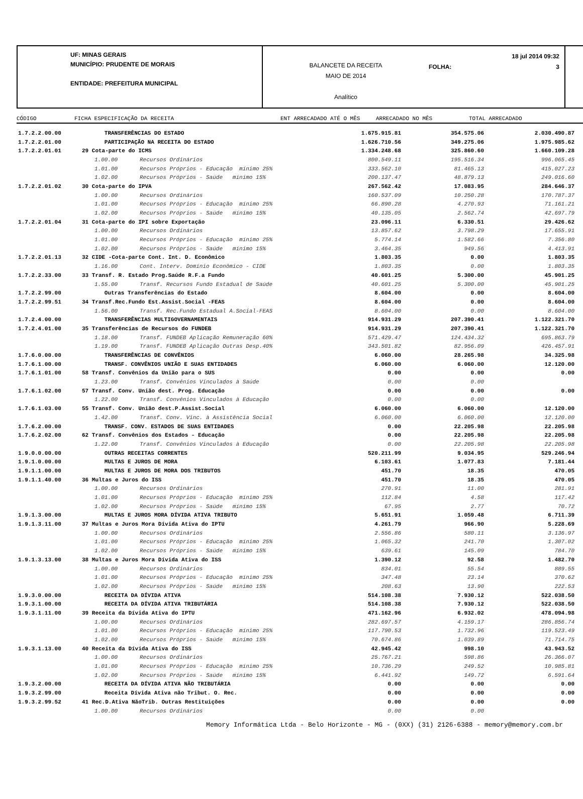UF: MINAS GERAIS
MUNICÍPIO: PRUDENTE DE MORAIS
ENTIDADE: PREFEITURA MUNICIPAL
BALANCETE DA RECEITA
MAIO DE 2014
Analítico
18 jul 2014 09:32
FOLHA: 3
CÓDIGO FICHA ESPECIFICAÇÃO DA RECEITA ENT ARRECADADO ATÉ O MÊS ARRECADADO NO MÊS TOTAL ARRECADADO
| 1.7.2.2.00.00 | | TRANSFERÊNCIAS DO ESTADO | | 1.675.915.81 | 354.575.06 | 2.030.490.87 |
| 1.7.2.2.01.00 | | PARTICIPAÇÃO NA RECEITA DO ESTADO | | 1.626.710.56 | 349.275.06 | 1.975.985.62 |
| 1.7.2.2.01.01 | 29 Cota-parte do ICMS | | | 1.334.248.68 | 325.860.60 | 1.660.109.28 |
| | | 1.00.00 | Recursos Ordinários | 800.549.11 | 195.516.34 | 996.065.45 |
| | | 1.01.00 | Recursos Próprios - Educação mínimo 25% | 333.562.10 | 81.465.13 | 415.027.23 |
| | | 1.02.00 | Recursos Próprios - Saúde mínimo 15% | 200.137.47 | 48.879.13 | 249.016.60 |
| 1.7.2.2.01.02 | 30 Cota-parte do IPVA | | | 267.562.42 | 17.083.95 | 284.646.37 |
| | | 1.00.00 | Recursos Ordinários | 160.537.09 | 10.250.28 | 170.787.37 |
| | | 1.01.00 | Recursos Próprios - Educação mínimo 25% | 66.890.28 | 4.270.93 | 71.161.21 |
| | | 1.02.00 | Recursos Próprios - Saúde mínimo 15% | 40.135.05 | 2.562.74 | 42.697.79 |
| 1.7.2.2.01.04 | 31 Cota-parte do IPI sobre Exportação | | | 23.096.11 | 6.330.51 | 29.426.62 |
| | | 1.00.00 | Recursos Ordinários | 13.857.62 | 3.798.29 | 17.655.91 |
| | | 1.01.00 | Recursos Próprios - Educação mínimo 25% | 5.774.14 | 1.582.66 | 7.356.80 |
| | | 1.02.00 | Recursos Próprios - Saúde mínimo 15% | 3.464.35 | 949.56 | 4.413.91 |
| 1.7.2.2.01.13 | 32 CIDE -Cota-parte Cont. Int. D. Econômico | | | 1.803.35 | 0.00 | 1.803.35 |
| | | 1.16.00 | Cont. Interv. Domínio Econômico - CIDE | 1.803.35 | 0.00 | 1.803.35 |
| 1.7.2.2.33.00 | 33 Transf. R. Estado Prog.Saúde R.F.a Fundo | | | 40.601.25 | 5.300.00 | 45.901.25 |
| | | 1.55.00 | Transf. Recursos Fundo Estadual de Saúde | 40.601.25 | 5.300.00 | 45.901.25 |
| 1.7.2.2.99.00 | | Outras Transferências do Estado | | 8.604.00 | 0.00 | 8.604.00 |
| 1.7.2.2.99.51 | 34 Transf.Rec.Fundo Est.Assist.Social -FEAS | | | 8.604.00 | 0.00 | 8.604.00 |
| | | 1.56.00 | Transf. Rec.Fundo Estadual A.Social-FEAS | 8.604.00 | 0.00 | 8.604.00 |
| 1.7.2.4.00.00 | | TRANSFERÊNCIAS MULTIGOVERNAMENTAIS | | 914.931.29 | 207.390.41 | 1.122.321.70 |
| 1.7.2.4.01.00 | 35 Transferências de Recursos do FUNDEB | | | 914.931.29 | 207.390.41 | 1.122.321.70 |
| | | 1.18.00 | Transf. FUNDEB Aplicação Remuneração 60% | 571.429.47 | 124.434.32 | 695.863.79 |
| | | 1.19.00 | Transf. FUNDEB Aplicação Outras Desp.40% | 343.501.82 | 82.956.09 | 426.457.91 |
| 1.7.6.0.00.00 | | TRANSFERÊNCIAS DE CONVÊNIOS | | 6.060.00 | 28.265.98 | 34.325.98 |
| 1.7.6.1.00.00 | | TRANSF. CONVÊNIOS UNIÃO E SUAS ENTIDADES | | 6.060.00 | 6.060.00 | 12.120.00 |
| 1.7.6.1.01.00 | 58 Transf. Convênios da União para o SUS | | | 0.00 | 0.00 | 0.00 |
| | | 1.23.00 | Transf. Convênios Vinculados à Saúde | 0.00 | 0.00 | |
| 1.7.6.1.02.00 | 57 Transf. Conv. União dest. Prog. Educação | | | 0.00 | 0.00 | 0.00 |
| | | 1.22.00 | Transf. Convênios Vinculados à Educação | 0.00 | 0.00 | |
| 1.7.6.1.03.00 | 55 Transf. Conv. União dest.P.Assist.Social | | | 6.060.00 | 6.060.00 | 12.120.00 |
| | | 1.42.00 | Transf. Conv. Vinc. à Assistência Social | 6.060.00 | 6.060.00 | 12.120.00 |
| 1.7.6.2.00.00 | | TRANSF. CONV. ESTADOS DE SUAS ENTIDADES | | 0.00 | 22.205.98 | 22.205.98 |
| 1.7.6.2.02.00 | 62 Transf. Convênios dos Estados - Educação | | | 0.00 | 22.205.98 | 22.205.98 |
| | | 1.22.00 | Transf. Convênios Vinculados à Educação | 0.00 | 22.205.98 | 22.205.98 |
| 1.9.0.0.00.00 | | OUTRAS RECEITAS CORRENTES | | 520.211.99 | 9.034.95 | 529.246.94 |
| 1.9.1.0.00.00 | | MULTAS E JUROS DE MORA | | 6.103.61 | 1.077.83 | 7.181.44 |
| 1.9.1.1.00.00 | | MULTAS E JUROS DE MORA DOS TRIBUTOS | | 451.70 | 18.35 | 470.05 |
| 1.9.1.1.40.00 | 36 Multas e Juros do ISS | | | 451.70 | 18.35 | 470.05 |
| | | 1.00.00 | Recursos Ordinários | 270.91 | 11.00 | 281.91 |
| | | 1.01.00 | Recursos Próprios - Educação mínimo 25% | 112.84 | 4.58 | 117.42 |
| | | 1.02.00 | Recursos Próprios - Saúde mínimo 15% | 67.95 | 2.77 | 70.72 |
| 1.9.1.3.00.00 | | MULTAS E JUROS MORA DÍVIDA ATIVA TRIBUTO | | 5.651.91 | 1.059.48 | 6.711.39 |
| 1.9.1.3.11.00 | 37 Multas e Juros Mora Dívida Ativa do IPTU | | | 4.261.79 | 966.90 | 5.228.69 |
| | | 1.00.00 | Recursos Ordinários | 2.556.86 | 580.11 | 3.136.97 |
| | | 1.01.00 | Recursos Próprios - Educação mínimo 25% | 1.065.32 | 241.70 | 1.307.02 |
| | | 1.02.00 | Recursos Próprios - Saúde mínimo 15% | 639.61 | 145.09 | 784.70 |
| 1.9.1.3.13.00 | 38 Multas e Juros Mora Dívida Ativa do ISS | | | 1.390.12 | 92.58 | 1.482.70 |
| | | 1.00.00 | Recursos Ordinários | 834.01 | 55.54 | 889.55 |
| | | 1.01.00 | Recursos Próprios - Educação mínimo 25% | 347.48 | 23.14 | 370.62 |
| | | 1.02.00 | Recursos Próprios - Saúde mínimo 15% | 208.63 | 13.90 | 222.53 |
| 1.9.3.0.00.00 | | RECEITA DA DÍVIDA ATIVA | | 514.108.38 | 7.930.12 | 522.038.50 |
| 1.9.3.1.00.00 | | RECEITA DA DÍVIDA ATIVA TRIBUTÁRIA | | 514.108.38 | 7.930.12 | 522.038.50 |
| 1.9.3.1.11.00 | 39 Receita da Dívida Ativa do IPTU | | | 471.162.96 | 6.932.02 | 478.094.98 |
| | | 1.00.00 | Recursos Ordinários | 282.697.57 | 4.159.17 | 286.856.74 |
| | | 1.01.00 | Recursos Próprios - Educação mínimo 25% | 117.790.53 | 1.732.96 | 119.523.49 |
| | | 1.02.00 | Recursos Próprios - Saúde mínimo 15% | 70.674.86 | 1.039.89 | 71.714.75 |
| 1.9.3.1.13.00 | 40 Receita da Dívida Ativa do ISS | | | 42.945.42 | 998.10 | 43.943.52 |
| | | 1.00.00 | Recursos Ordinários | 25.767.21 | 598.86 | 26.366.07 |
| | | 1.01.00 | Recursos Próprios - Educação mínimo 25% | 10.736.29 | 249.52 | 10.985.81 |
| | | 1.02.00 | Recursos Próprios - Saúde mínimo 15% | 6.441.92 | 149.72 | 6.591.64 |
| 1.9.3.2.00.00 | | RECEITA DA DÍVIDA ATIVA NÃO TRIBUTÁRIA | | 0.00 | 0.00 | 0.00 |
| 1.9.3.2.99.00 | | Receita Dívida Ativa não Tribut. O. Rec. | | 0.00 | 0.00 | 0.00 |
| 1.9.3.2.99.52 | 41 Rec.D.Ativa NãoTrib. Outras Restituições | | | 0.00 | 0.00 | 0.00 |
| | | 1.00.00 | Recursos Ordinários | 0.00 | 0.00 | |
Memory Informática Ltda - Belo Horizonte - MG - (0XX) (31) 2126-6388 - memory@memory.com.br